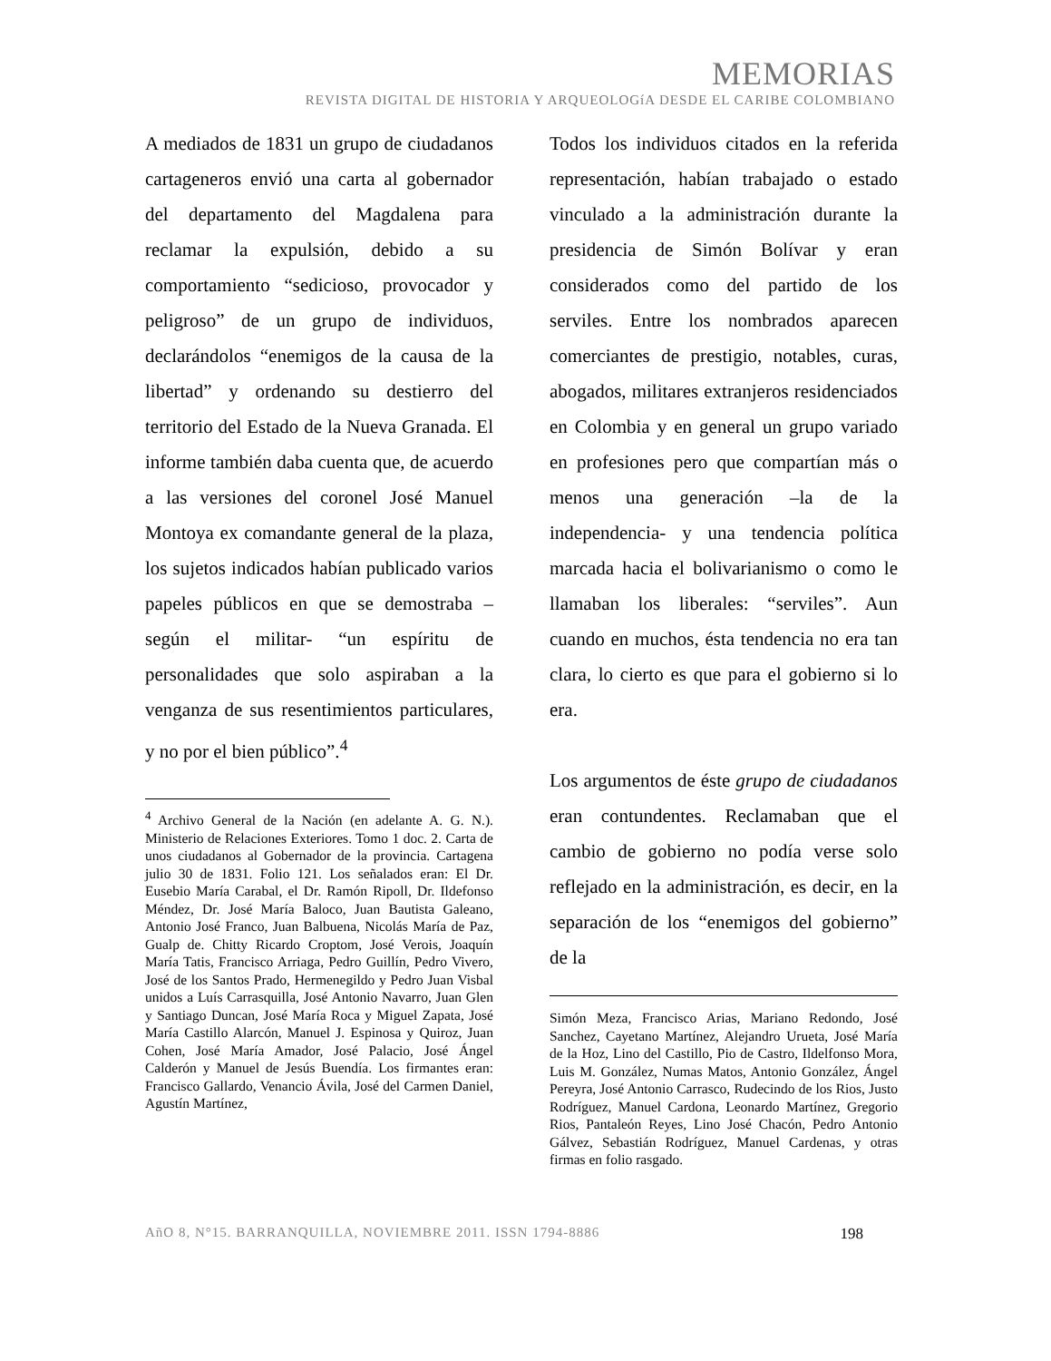MEMORIAS
REVISTA DIGITAL DE HISTORIA Y ARQUEOLOGíA DESDE EL CARIBE COLOMBIANO
A mediados de 1831 un grupo de ciudadanos cartageneros envió una carta al gobernador del departamento del Magdalena para reclamar la expulsión, debido a su comportamiento “sedicioso, provocador y peligroso” de un grupo de individuos, declarándolos “enemigos de la causa de la libertad” y ordenando su destierro del territorio del Estado de la Nueva Granada. El informe también daba cuenta que, de acuerdo a las versiones del coronel José Manuel Montoya ex comandante general de la plaza, los sujetos indicados habían publicado varios papeles públicos en que se demostraba – según el militar- “un espíritu de personalidades que solo aspiraban a la venganza de sus resentimientos particulares, y no por el bien público”.<sup>4</sup>
<sup>4</sup> Archivo General de la Nación (en adelante A. G. N.). Ministerio de Relaciones Exteriores. Tomo 1 doc. 2. Carta de unos ciudadanos al Gobernador de la provincia. Cartagena julio 30 de 1831. Folio 121. Los señalados eran: El Dr. Eusebio María Carabal, el Dr. Ramón Ripoll, Dr. Ildefonso Méndez, Dr. José María Baloco, Juan Bautista Galeano, Antonio José Franco, Juan Balbuena, Nicolás María de Paz, Gualp de. Chitty Ricardo Croptom, José Verois, Joaquín María Tatis, Francisco Arriaga, Pedro Guillín, Pedro Vivero, José de los Santos Prado, Hermenegildo y Pedro Juan Visbal unidos a Luís Carrasquilla, José Antonio Navarro, Juan Glen y Santiago Duncan, José María Roca y Miguel Zapata, José María Castillo Alarcón, Manuel J. Espinosa y Quiroz, Juan Cohen, José María Amador, José Palacio, José Ángel Calderón y Manuel de Jesús Buendía. Los firmantes eran: Francisco Gallardo, Venancio Ávila, José del Carmen Daniel, Agustín Martínez,
Todos los individuos citados en la referida representación, habían trabajado o estado vinculado a la administración durante la presidencia de Simón Bolívar y eran considerados como del partido de los serviles. Entre los nombrados aparecen comerciantes de prestigio, notables, curas, abogados, militares extranjeros residenciados en Colombia y en general un grupo variado en profesiones pero que compartían más o menos una generación –la de la independencia- y una tendencia política marcada hacia el bolivarianismo o como le llamaban los liberales: “serviles”. Aun cuando en muchos, ésta tendencia no era tan clara, lo cierto es que para el gobierno si lo era.
Los argumentos de éste grupo de ciudadanos eran contundentes. Reclamaban que el cambio de gobierno no podía verse solo reflejado en la administración, es decir, en la separación de los “enemigos del gobierno” de la
Simón Meza, Francisco Arias, Mariano Redondo, José Sanchez, Cayetano Martínez, Alejandro Urueta, José María de la Hoz, Lino del Castillo, Pio de Castro, Ildelfonso Mora, Luis M. González, Numas Matos, Antonio González, Ángel Pereyra, José Antonio Carrasco, Rudecindo de los Rios, Justo Rodríguez, Manuel Cardona, Leonardo Martínez, Gregorio Rios, Pantaleón Reyes, Lino José Chacón, Pedro Antonio Gálvez, Sebastián Rodríguez, Manuel Cardenas, y otras firmas en folio rasgado.
AñO 8, N°15. BARRANQUILLA, NOVIEMBRE 2011. ISSN 1794-8886 198